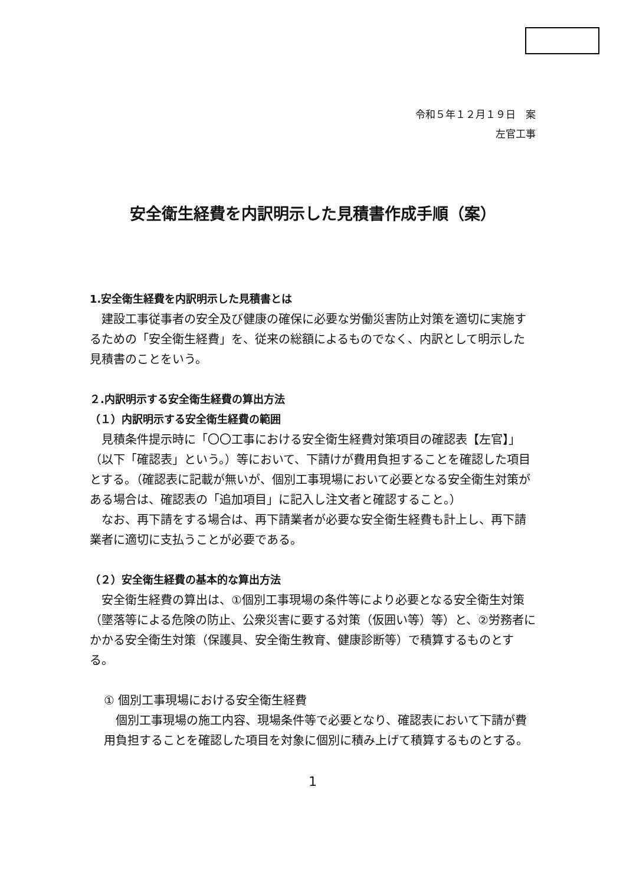令和５年１２月１９日　案
左官工事
安全衛生経費を内訳明示した見積書作成手順（案）
1.安全衛生経費を内訳明示した見積書とは
　建設工事従事者の安全及び健康の確保に必要な労働災害防止対策を適切に実施するための「安全衛生経費」を、従来の総額によるものでなく、内訳として明示した見積書のことをいう。
２.内訳明示する安全衛生経費の算出方法
（１）内訳明示する安全衛生経費の範囲
　見積条件提示時に「〇〇工事における安全衛生経費対策項目の確認表【左官】」（以下「確認表」という。）等において、下請けが費用負担することを確認した項目とする。（確認表に記載が無いが、個別工事現場において必要となる安全衛生対策がある場合は、確認表の「追加項目」に記入し注文者と確認すること。）
　なお、再下請をする場合は、再下請業者が必要な安全衛生経費も計上し、再下請業者に適切に支払うことが必要である。
（２）安全衛生経費の基本的な算出方法
　安全衛生経費の算出は、①個別工事現場の条件等により必要となる安全衛生対策（墜落等による危険の防止、公衆災害に要する対策（仮囲い等）等）と、②労務者にかかる安全衛生対策（保護具、安全衛生教育、健康診断等）で積算するものとする。
① 個別工事現場における安全衛生経費
　個別工事現場の施工内容、現場条件等で必要となり、確認表において下請が費用負担することを確認した項目を対象に個別に積み上げて積算するものとする。
1